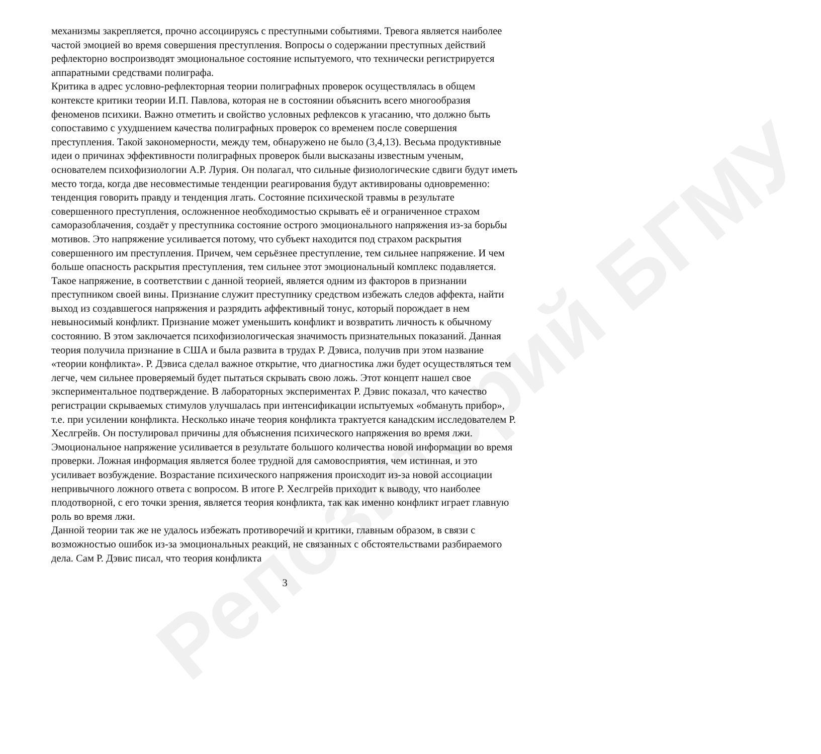Репозиторий БГМУ
механизмы закрепляется, прочно ассоциируясь с преступными событиями. Тревога является наиболее частой эмоцией во время совершения преступления. Вопросы о содержании преступных действий рефлекторно воспроизводят эмоциональное состояние испытуемого, что технически регистрируется аппаратными средствами полиграфа.
Критика в адрес условно-рефлекторная теории полиграфных проверок осуществлялась в общем контексте критики теории И.П. Павлова, которая не в состоянии объяснить всего многообразия феноменов психики. Важно отметить и свойство условных рефлексов к угасанию, что должно быть сопоставимо с ухудшением качества полиграфных проверок со временем после совершения преступления. Такой закономерности, между тем, обнаружено не было (3,4,13). Весьма продуктивные идеи о причинах эффективности полиграфных проверок были высказаны известным ученым, основателем психофизиологии А.Р. Лурия. Он полагал, что сильные физиологические сдвиги будут иметь место тогда, когда две несовместимые тенденции реагирования будут активированы одновременно: тенденция говорить правду и тенденция лгать. Состояние психической травмы в результате совершенного преступления, осложненное необходимостью скрывать её и ограниченное страхом саморазоблачения, создаёт у преступника состояние острого эмоционального напряжения из-за борьбы мотивов. Это напряжение усиливается потому, что субъект находится под страхом раскрытия совершенного им преступления. Причем, чем серьёзнее преступление, тем сильнее напряжение. И чем больше опасность раскрытия преступления, тем сильнее этот эмоциональный комплекс подавляется. Такое напряжение, в соответствии с данной теорией, является одним из факторов в признании преступником своей вины. Признание служит преступнику средством избежать следов аффекта, найти выход из создавшегося напряжения и разрядить аффективный тонус, который порождает в нем невыносимый конфликт. Признание может уменьшить конфликт и возвратить личность к обычному состоянию. В этом заключается психофизиологическая значимость признательных показаний. Данная теория получила признание в США и была развита в трудах Р. Дэвиса, получив при этом название «теории конфликта». Р. Дэвиса сделал важное открытие, что диагностика лжи будет осуществляться тем легче, чем сильнее проверяемый будет пытаться скрывать свою ложь. Этот концепт нашел свое экспериментальное подтверждение. В лабораторных экспериментах Р. Дэвис показал, что качество регистрации скрываемых стимулов улучшалась при интенсификации испытуемых «обмануть прибор», т.е. при усилении конфликта. Несколько иначе теория конфликта трактуется канадским исследователем Р. Хеслгрейв. Он постулировал причины для объяснения психического напряжения во время лжи. Эмоциональное напряжение усиливается в результате большого количества новой информации во время проверки. Ложная информация является более трудной для самовосприятия, чем истинная, и это усиливает возбуждение. Возрастание психического напряжения происходит из-за новой ассоциации непривычного ложного ответа с вопросом. В итоге Р. Хеслгрейв приходит к выводу, что наиболее плодотворной, с его точки зрения, является теория конфликта, так как именно конфликт играет главную роль во время лжи.
Данной теории так же не удалось избежать противоречий и критики, главным образом, в связи с возможностью ошибок из-за эмоциональных реакций, не связанных с обстоятельствами разбираемого дела. Сам Р. Дэвис писал, что теория конфликта
3